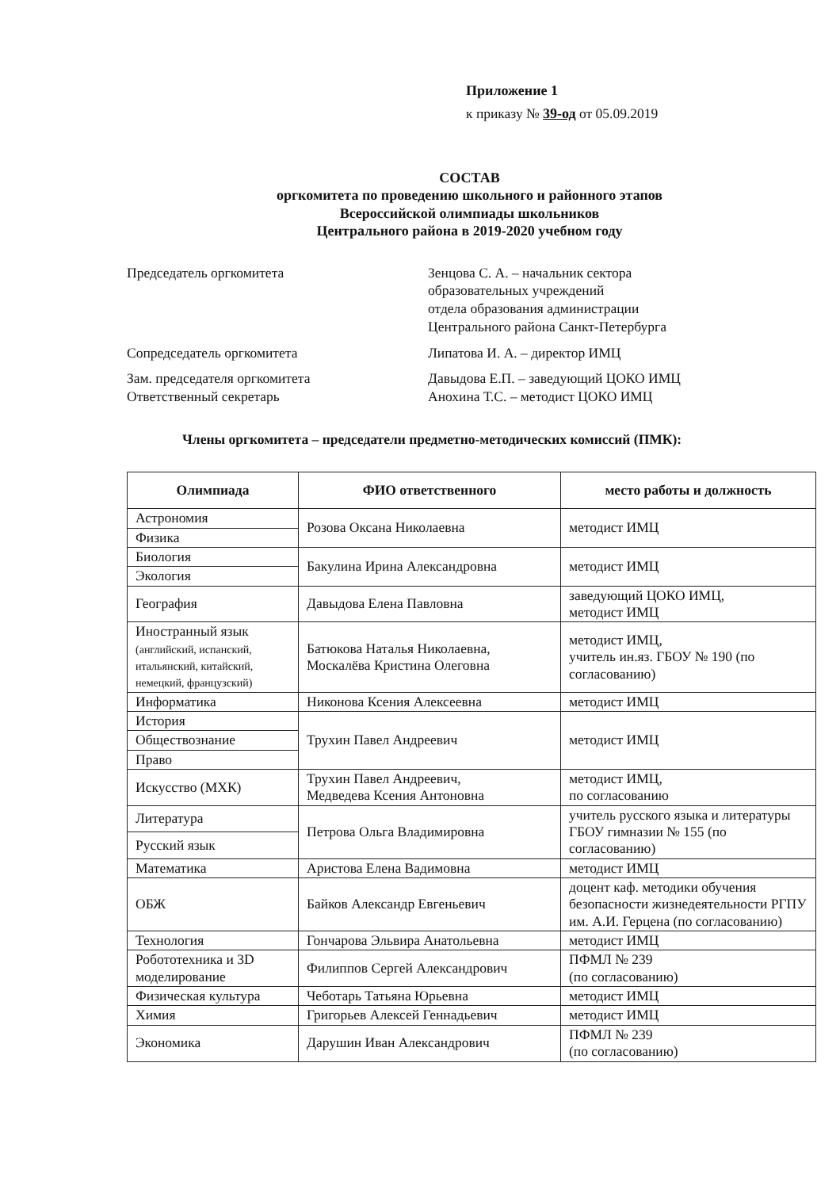Приложение 1
к приказу № 39-од от 05.09.2019
СОСТАВ
оргкомитета по проведению школьного и районного этапов
Всероссийской олимпиады школьников
Центрального района в 2019-2020 учебном году
Председатель оргкомитета Зенцова С. А. – начальник сектора
образовательных учреждений
отдела образования администрации
Центрального района Санкт-Петербурга
Сопредседатель оргкомитета Липатова И. А. – директор ИМЦ
Зам. председателя оргкомитета Давыдова Е.П. – заведующий ЦОКО ИМЦ
Ответственный секретарь Анохина Т.С. – методист ЦОКО ИМЦ
Члены оргкомитета – председатели предметно-методических комиссий (ПМК):
| Олимпиада | ФИО ответственного | место работы и должность |
| --- | --- | --- |
| Астрономия | Розова Оксана Николаевна | методист ИМЦ |
| Физика | | |
| Биология | Бакулина Ирина Александровна | методист ИМЦ |
| Экология | | |
| География | Давыдова Елена Павловна | заведующий ЦОКО ИМЦ, методист ИМЦ |
| Иностранный язык (английский, испанский, итальянский, китайский, немецкий, французский) | Батюкова Наталья Николаевна, Москалёва Кристина Олеговна | методист ИМЦ, учитель ин.яз. ГБОУ № 190 (по согласованию) |
| Информатика | Никонова Ксения Алексеевна | методист ИМЦ |
| История | Трухин Павел Андреевич | методист ИМЦ |
| Обществознание | | |
| Право | | |
| Искусство (МХК) | Трухин Павел Андреевич, Медведева Ксения Антоновна | методист ИМЦ, по согласованию |
| Литература | Петрова Ольга Владимировна | учитель русского языка и литературы ГБОУ гимназии № 155 (по согласованию) |
| Русский язык | | |
| Математика | Аристова Елена Вадимовна | методист ИМЦ |
| ОБЖ | Байков Александр Евгеньевич | доцент каф. методики обучения безопасности жизнедеятельности РГПУ им. А.И. Герцена (по согласованию) |
| Технология | Гончарова Эльвира Анатольевна | методист ИМЦ |
| Робототехника и 3D моделирование | Филиппов Сергей Александрович | ПФМЛ № 239 (по согласованию) |
| Физическая культура | Чеботарь Татьяна Юрьевна | методист ИМЦ |
| Химия | Григорьев Алексей Геннадьевич | методист ИМЦ |
| Экономика | Дарушин Иван Александрович | ПФМЛ № 239 (по согласованию) |